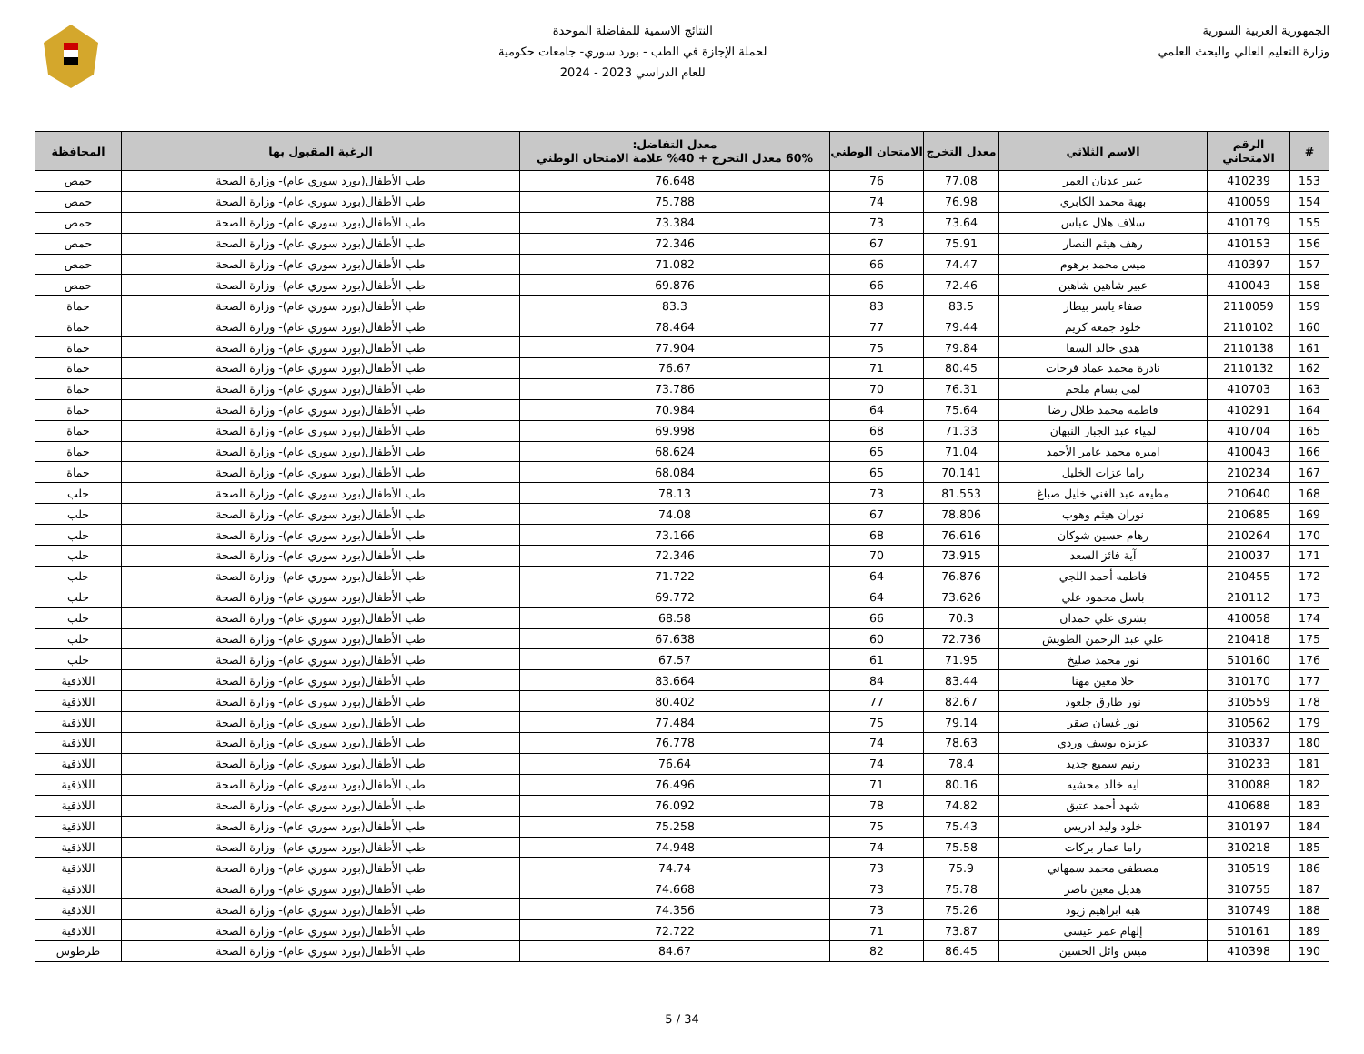الجمهورية العربية السورية
وزارة التعليم العالي والبحث العلمي
النتائج الاسمية للمفاضلة الموحدة
لحملة الإجازة في الطب - بورد سوري- جامعات حكومية
للعام الدراسي 2023 - 2024
| # | الرقم الامتحاني | الاسم الثلاثي | معدل التخرج | الامتحان الوطني | معدل التفاضل: 60% معدل التخرج + 40% علامة الامتحان الوطني | الرغبة المقبول بها | المحافظة |
| --- | --- | --- | --- | --- | --- | --- | --- |
| 153 | 410239 | عبير عدنان العمر | 77.08 | 76 | 76.648 | طب الأطفال(بورد سوري عام)- وزارة الصحة | حمص |
| 154 | 410059 | بهية محمد الكابري | 76.98 | 74 | 75.788 | طب الأطفال(بورد سوري عام)- وزارة الصحة | حمص |
| 155 | 410179 | سلاف هلال عباس | 73.64 | 73 | 73.384 | طب الأطفال(بورد سوري عام)- وزارة الصحة | حمص |
| 156 | 410153 | رهف هيثم النصار | 75.91 | 67 | 72.346 | طب الأطفال(بورد سوري عام)- وزارة الصحة | حمص |
| 157 | 410397 | ميس محمد برهوم | 74.47 | 66 | 71.082 | طب الأطفال(بورد سوري عام)- وزارة الصحة | حمص |
| 158 | 410043 | عبير شاهين شاهين | 72.46 | 66 | 69.876 | طب الأطفال(بورد سوري عام)- وزارة الصحة | حمص |
| 159 | 2110059 | صفاء ياسر بيطار | 83.5 | 83 | 83.3 | طب الأطفال(بورد سوري عام)- وزارة الصحة | حماة |
| 160 | 2110102 | خلود جمعه كريم | 79.44 | 77 | 78.464 | طب الأطفال(بورد سوري عام)- وزارة الصحة | حماة |
| 161 | 2110138 | هدى خالد السقا | 79.84 | 75 | 77.904 | طب الأطفال(بورد سوري عام)- وزارة الصحة | حماة |
| 162 | 2110132 | نادرة محمد عماد فرحات | 80.45 | 71 | 76.67 | طب الأطفال(بورد سوري عام)- وزارة الصحة | حماة |
| 163 | 410703 | لمى بسام ملحم | 76.31 | 70 | 73.786 | طب الأطفال(بورد سوري عام)- وزارة الصحة | حماة |
| 164 | 410291 | فاطمه محمد طلال رضا | 75.64 | 64 | 70.984 | طب الأطفال(بورد سوري عام)- وزارة الصحة | حماة |
| 165 | 410704 | لمياء عبد الجبار النبهان | 71.33 | 68 | 69.998 | طب الأطفال(بورد سوري عام)- وزارة الصحة | حماة |
| 166 | 410043 | اميره محمد عامر الأحمد | 71.04 | 65 | 68.624 | طب الأطفال(بورد سوري عام)- وزارة الصحة | حماة |
| 167 | 210234 | راما عزات الخليل | 70.141 | 65 | 68.084 | طب الأطفال(بورد سوري عام)- وزارة الصحة | حماة |
| 168 | 210640 | مطيعه عبد الغني خليل صباغ | 81.553 | 73 | 78.13 | طب الأطفال(بورد سوري عام)- وزارة الصحة | حلب |
| 169 | 210685 | نوران هيثم وهوب | 78.806 | 67 | 74.08 | طب الأطفال(بورد سوري عام)- وزارة الصحة | حلب |
| 170 | 210264 | رهام حسين شوكان | 76.616 | 68 | 73.166 | طب الأطفال(بورد سوري عام)- وزارة الصحة | حلب |
| 171 | 210037 | آية فائز السعد | 73.915 | 70 | 72.346 | طب الأطفال(بورد سوري عام)- وزارة الصحة | حلب |
| 172 | 210455 | فاطمه أحمد اللجي | 76.876 | 64 | 71.722 | طب الأطفال(بورد سوري عام)- وزارة الصحة | حلب |
| 173 | 210112 | باسل محمود علي | 73.626 | 64 | 69.772 | طب الأطفال(بورد سوري عام)- وزارة الصحة | حلب |
| 174 | 410058 | بشرى علي حمدان | 70.3 | 66 | 68.58 | طب الأطفال(بورد سوري عام)- وزارة الصحة | حلب |
| 175 | 210418 | علي عبد الرحمن الطويش | 72.736 | 60 | 67.638 | طب الأطفال(بورد سوري عام)- وزارة الصحة | حلب |
| 176 | 510160 | نور محمد صليخ | 71.95 | 61 | 67.57 | طب الأطفال(بورد سوري عام)- وزارة الصحة | حلب |
| 177 | 310170 | حلا معين مهنا | 83.44 | 84 | 83.664 | طب الأطفال(بورد سوري عام)- وزارة الصحة | اللاذقية |
| 178 | 310559 | نور طارق جلعود | 82.67 | 77 | 80.402 | طب الأطفال(بورد سوري عام)- وزارة الصحة | اللاذقية |
| 179 | 310562 | نور غسان صقر | 79.14 | 75 | 77.484 | طب الأطفال(بورد سوري عام)- وزارة الصحة | اللاذقية |
| 180 | 310337 | عزيزه يوسف وردي | 78.63 | 74 | 76.778 | طب الأطفال(بورد سوري عام)- وزارة الصحة | اللاذقية |
| 181 | 310233 | رنيم سميع جديد | 78.4 | 74 | 76.64 | طب الأطفال(بورد سوري عام)- وزارة الصحة | اللاذقية |
| 182 | 310088 | ايه خالد محشيه | 80.16 | 71 | 76.496 | طب الأطفال(بورد سوري عام)- وزارة الصحة | اللاذقية |
| 183 | 410688 | شهد أحمد عتيق | 74.82 | 78 | 76.092 | طب الأطفال(بورد سوري عام)- وزارة الصحة | اللاذقية |
| 184 | 310197 | خلود وليد ادريس | 75.43 | 75 | 75.258 | طب الأطفال(بورد سوري عام)- وزارة الصحة | اللاذقية |
| 185 | 310218 | راما عمار بركات | 75.58 | 74 | 74.948 | طب الأطفال(بورد سوري عام)- وزارة الصحة | اللاذقية |
| 186 | 310519 | مصطفى محمد سمهاني | 75.9 | 73 | 74.74 | طب الأطفال(بورد سوري عام)- وزارة الصحة | اللاذقية |
| 187 | 310755 | هديل معين ناصر | 75.78 | 73 | 74.668 | طب الأطفال(بورد سوري عام)- وزارة الصحة | اللاذقية |
| 188 | 310749 | هبه ابراهيم زيود | 75.26 | 73 | 74.356 | طب الأطفال(بورد سوري عام)- وزارة الصحة | اللاذقية |
| 189 | 510161 | إلهام عمر عيسى | 73.87 | 71 | 72.722 | طب الأطفال(بورد سوري عام)- وزارة الصحة | اللاذقية |
| 190 | 410398 | ميس وائل الحسين | 86.45 | 82 | 84.67 | طب الأطفال(بورد سوري عام)- وزارة الصحة | طرطوس |
5 / 34